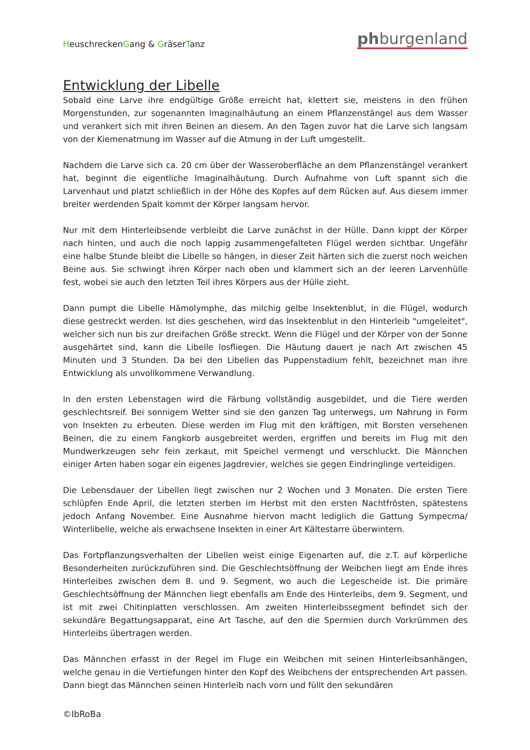HeuschreckenGang & GräserTanz
phburgenland
Entwicklung der Libelle
Sobald eine Larve ihre endgültige Größe erreicht hat, klettert sie, meistens in den frühen Morgenstunden, zur sogenannten lmaginalhäutung an einem Pflanzenstängel aus dem Wasser und verankert sich mit ihren Beinen an diesem. An den Tagen zuvor hat die Larve sich langsam von der Kiemenatmung im Wasser auf die Atmung in der Luft umgestellt.
Nachdem die Larve sich ca. 20 cm über der Wasseroberfläche an dem Pflanzenstängel verankert hat, beginnt die eigentliche lmaginalhäutung. Durch Aufnahme von Luft spannt sich die Larvenhaut und platzt schließlich in der Höhe des Kopfes auf dem Rücken auf. Aus diesem immer breiter werdenden Spalt kommt der Körper langsam hervor.
Nur mit dem Hinterleibsende verbleibt die Larve zunächst in der Hülle. Dann kippt der Körper nach hinten, und auch die noch lappig zusammengefalteten Flügel werden sichtbar. Ungefähr eine halbe Stunde bleibt die Libelle so hängen, in dieser Zeit härten sich die zuerst noch weichen Beine aus. Sie schwingt ihren Körper nach oben und klammert sich an der leeren Larvenhülle fest, wobei sie auch den letzten Teil ihres Körpers aus der Hülle zieht.
Dann pumpt die Libelle Hämolymphe, das milchig gelbe lnsektenblut, in die Flügel, wodurch diese gestreckt werden. Ist dies geschehen, wird das lnsektenblut in den Hinterleib "umgeleitet", welcher sich nun bis zur dreifachen Größe streckt. Wenn die Flügel und der Körper von der Sonne ausgehärtet sind, kann die Libelle losfliegen. Die Häutung dauert je nach Art zwischen 45 Minuten und 3 Stunden. Da bei den Libellen das Puppenstadium fehlt, bezeichnet man ihre Entwicklung als unvollkommene Verwandlung.
In den ersten Lebenstagen wird die Färbung vollständig ausgebildet, und die Tiere werden geschlechtsreif. Bei sonnigem Wetter sind sie den ganzen Tag unterwegs, um Nahrung in Form von Insekten zu erbeuten. Diese werden im Flug mit den kräftigen, mit Borsten versehenen Beinen, die zu einem Fangkorb ausgebreitet werden, ergriffen und bereits im Flug mit den Mundwerkzeugen sehr fein zerkaut, mit Speichel vermengt und verschluckt. Die Männchen einiger Arten haben sogar ein eigenes Jagdrevier, welches sie gegen Eindringlinge verteidigen.
Die Lebensdauer der Libellen liegt zwischen nur 2 Wochen und 3 Monaten. Die ersten Tiere schlüpfen Ende April, die letzten sterben im Herbst mit den ersten Nachtfrösten, spätestens jedoch Anfang November. Eine Ausnahme hiervon macht lediglich die Gattung Sympecma/ Winterlibelle, welche als erwachsene Insekten in einer Art Kältestarre überwintern.
Das Fortpflanzungsverhalten der Libellen weist einige Eigenarten auf, die z.T. auf körperliche Besonderheiten zurückzuführen sind. Die Geschlechtsöffnung der Weibchen liegt am Ende ihres Hinterleibes zwischen dem 8. und 9. Segment, wo auch die Legescheide ist. Die primäre Geschlechtsöffnung der Männchen liegt ebenfalls am Ende des Hinterleibs, dem 9. Segment, und ist mit zwei Chitinplatten verschlossen. Am zweiten Hinterleibssegment befindet sich der sekundäre Begattungsapparat, eine Art Tasche, auf den die Spermien durch Vorkrümmen des Hinterleibs übertragen werden.
Das Männchen erfasst in der Regel im Fluge ein Weibchen mit seinen Hinterleibsanhängen, welche genau in die Vertiefungen hinter den Kopf des Weibchens der entsprechenden Art passen. Dann biegt das Männchen seinen Hinterleib nach vorn und füllt den sekundären
©IbRoBa